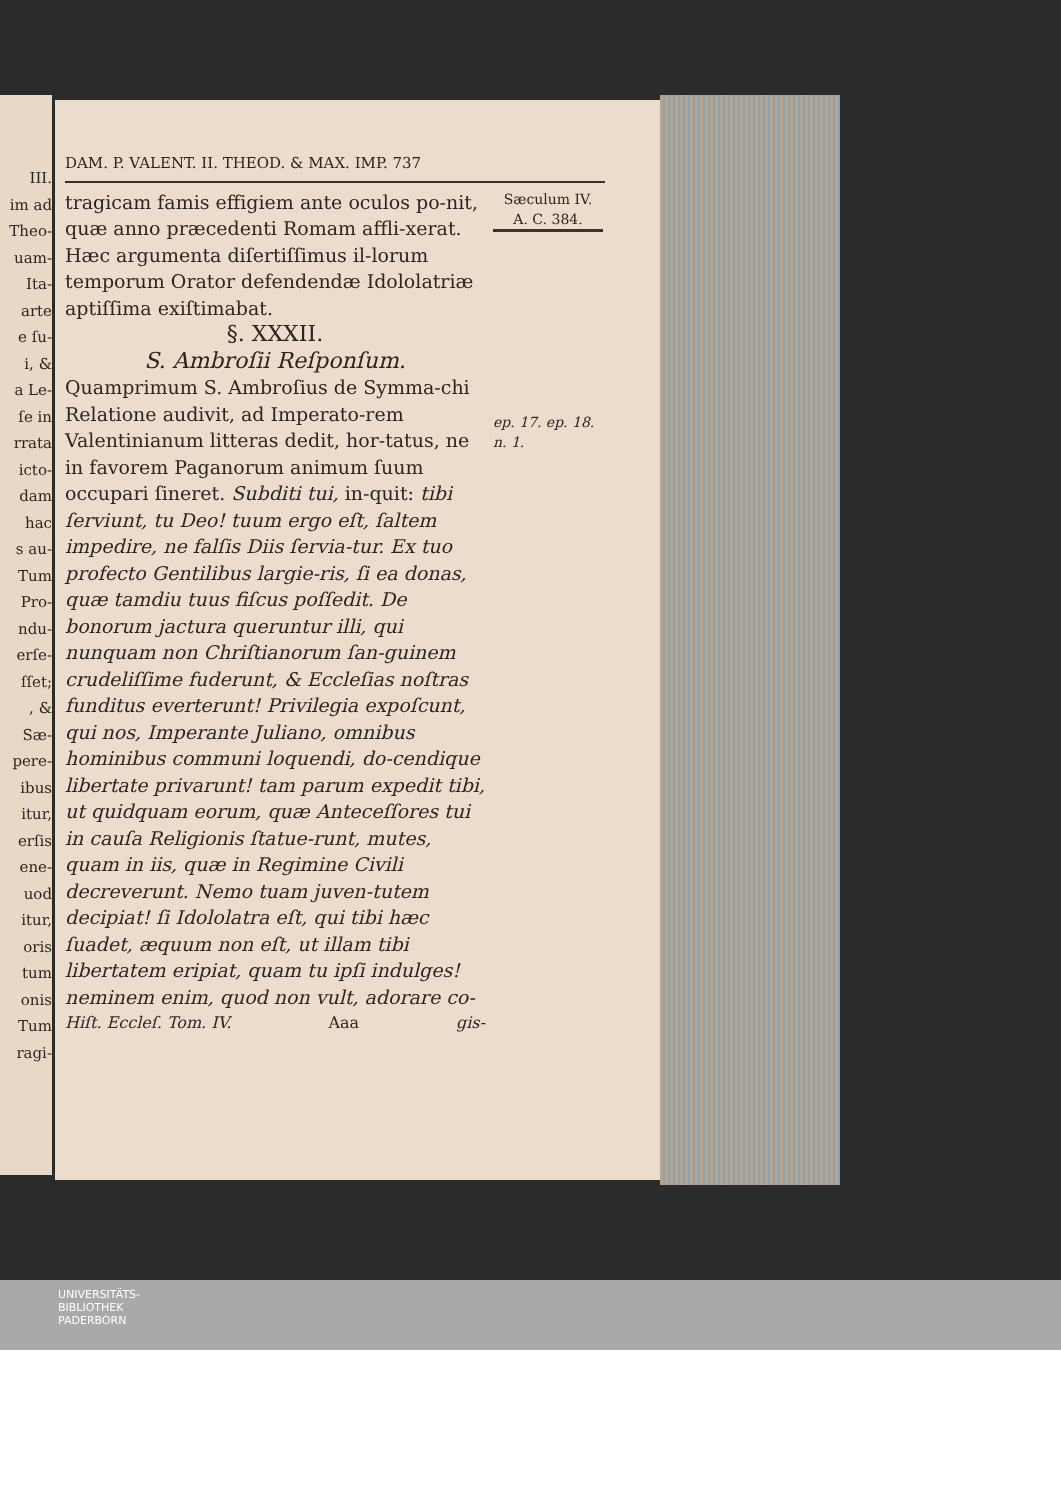III.
im ad
Theo-
uam-
Ita-
arte
e ſu-
i, &
a Le-
ſe in
rrata
icto-
dam
hac
s au-
Tum
Pro-
ndu-
erſe-
ſſet;
, &
Sæ-
pere-
ibus
itur,
erſis
ene-
uod
itur,
oris
tum
onis
Tum
ragi-
DAM. P. VALENT. II. THEOD. & MAX. IMP. 737
tragicam famis effigiem ante oculos po-nit, quæ anno præcedenti Romam affli-xerat. Hæc argumenta diſertiſſimus il-lorum temporum Orator defendendæ Idololatriæ aptiſſima exiſtimabat.
§. XXXII.
S. Ambroſii Reſponſum.
Quamprimum S. Ambroſius de Symma-chi Relatione audivit, ad Imperato-rem Valentinianum litteras dedit, hor-tatus, ne in favorem Paganorum animum ſuum occupari ſineret. Subditi tui, in-quit: tibi ſerviunt, tu Deo! tuum ergo eſt, ſaltem impedire, ne falſis Diis ſervia-tur. Ex tuo profecto Gentilibus largie-ris, ſi ea donas, quæ tamdiu tuus fiſcus poſſedit. De bonorum jactura queruntur illi, qui nunquam non Chriſtianorum ſan-guinem crudeliſſime fuderunt, & Eccleſias noſtras funditus everterunt! Privilegia expoſcunt, qui nos, Imperante Juliano, omnibus hominibus communi loquendi, do-cendique libertate privarunt! tam parum expedit tibi, ut quidquam eorum, quæ Anteceſſores tui in cauſa Religionis ſtatue-runt, mutes, quam in iis, quæ in Regimine Civili decreverunt. Nemo tuam juven-tutem decipiat! ſi Idololatra eſt, qui tibi hæc ſuadet, æquum non eſt, ut illam tibi libertatem eripiat, quam tu ipſi indulges! neminem enim, quod non vult, adorare co-
Hiſt. Eccleſ. Tom. IV. Aaa gis-
Sæculum IV.
A. C. 384.
ep. 17. ep. 18. n. 1.
UNIVERSITÄTS-
BIBLIOTHEK
PADERBORN